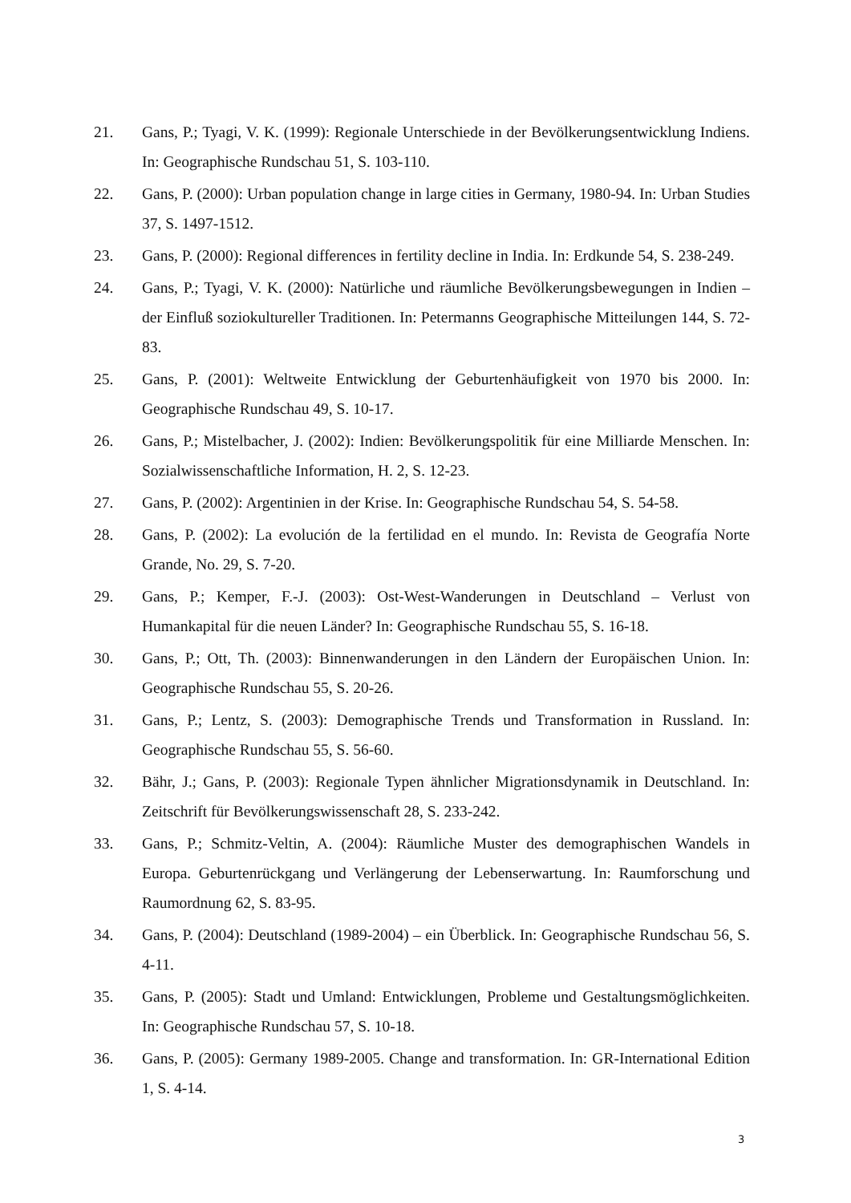21. Gans, P.; Tyagi, V. K. (1999): Regionale Unterschiede in der Bevölkerungsentwicklung Indiens. In: Geographische Rundschau 51, S. 103-110.
22. Gans, P. (2000): Urban population change in large cities in Germany, 1980-94. In: Urban Studies 37, S. 1497-1512.
23. Gans, P. (2000): Regional differences in fertility decline in India. In: Erdkunde 54, S. 238-249.
24. Gans, P.; Tyagi, V. K. (2000): Natürliche und räumliche Bevölkerungsbewegungen in Indien – der Einfluß soziokultureller Traditionen. In: Petermanns Geographische Mitteilungen 144, S. 72-83.
25. Gans, P. (2001): Weltweite Entwicklung der Geburtenhäufigkeit von 1970 bis 2000. In: Geographische Rundschau 49, S. 10-17.
26. Gans, P.; Mistelbacher, J. (2002): Indien: Bevölkerungspolitik für eine Milliarde Menschen. In: Sozialwissenschaftliche Information, H. 2, S. 12-23.
27. Gans, P. (2002): Argentinien in der Krise. In: Geographische Rundschau 54, S. 54-58.
28. Gans, P. (2002): La evolución de la fertilidad en el mundo. In: Revista de Geografía Norte Grande, No. 29, S. 7-20.
29. Gans, P.; Kemper, F.-J. (2003): Ost-West-Wanderungen in Deutschland – Verlust von Humankapital für die neuen Länder? In: Geographische Rundschau 55, S. 16-18.
30. Gans, P.; Ott, Th. (2003): Binnenwanderungen in den Ländern der Europäischen Union. In: Geographische Rundschau 55, S. 20-26.
31. Gans, P.; Lentz, S. (2003): Demographische Trends und Transformation in Russland. In: Geographische Rundschau 55, S. 56-60.
32. Bähr, J.; Gans, P. (2003): Regionale Typen ähnlicher Migrationsdynamik in Deutschland. In: Zeitschrift für Bevölkerungswissenschaft 28, S. 233-242.
33. Gans, P.; Schmitz-Veltin, A. (2004): Räumliche Muster des demographischen Wandels in Europa. Geburtenrückgang und Verlängerung der Lebenserwartung. In: Raumforschung und Raumordnung 62, S. 83-95.
34. Gans, P. (2004): Deutschland (1989-2004) – ein Überblick. In: Geographische Rundschau 56, S. 4-11.
35. Gans, P. (2005): Stadt und Umland: Entwicklungen, Probleme und Gestaltungsmöglichkeiten. In: Geographische Rundschau 57, S. 10-18.
36. Gans, P. (2005): Germany 1989-2005. Change and transformation. In: GR-International Edition 1, S. 4-14.
3